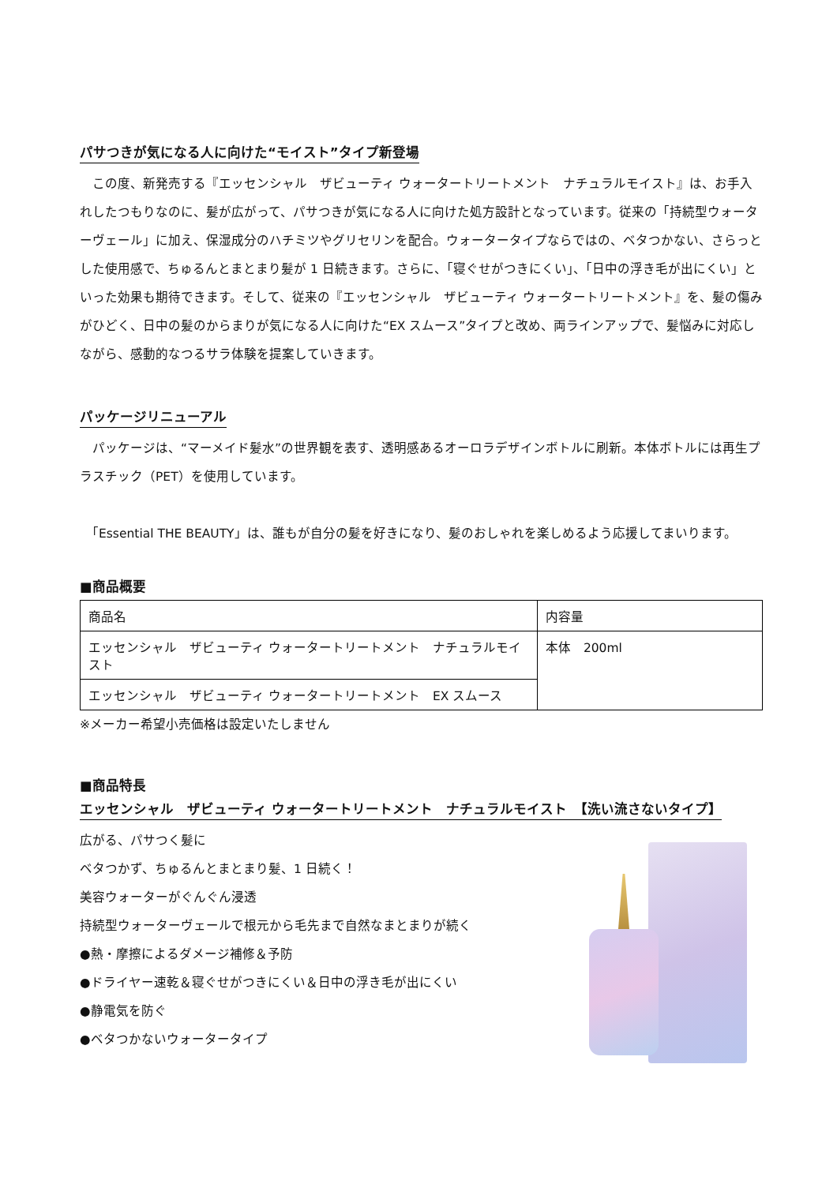パサつきが気になる人に向けた“モイスト”タイプ新登場
　この度、新発売する『エッセンシャル　ザビューティ ウォータートリートメント　ナチュラルモイスト』は、お手入れしたつもりなのに、髪が広がって、パサつきが気になる人に向けた処方設計となっています。従来の「持続型ウォーターヴェール」に加え、保湿成分のハチミツやグリセリンを配合。ウォータータイプならではの、ベタつかない、さらっとした使用感で、ちゅるんとまとまり髪が 1 日続きます。さらに、「寝ぐせがつきにくい」、「日中の浮き毛が出にくい」といった効果も期待できます。そして、従来の『エッセンシャル　ザビューティ ウォータートリートメント』を、髪の傷みがひどく、日中の髪のからまりが気になる人に向けた“EX スムース”タイプと改め、両ラインアップで、髪悩みに対応しながら、感動的なつるサラ体験を提案していきます。
パッケージリニューアル
　パッケージは、“マーメイド髪水”の世界観を表す、透明感あるオーロラデザインボトルに刷新。本体ボトルには再生プラスチック（PET）を使用しています。
　「Essential THE BEAUTY」は、誰もが自分の髪を好きになり、髪のおしゃれを楽しめるよう応援してまいります。
■商品概要
| 商品名 | 内容量 |
| エッセンシャル ザビューティ ウォータートリートメント ナチュラルモイスト | 本体 200ml |
| エッセンシャル ザビューティ ウォータートリートメント EX スムース | |
※メーカー希望小売価格は設定いたしません
■商品特長
エッセンシャル　ザビューティ ウォータートリートメント　ナチュラルモイスト　【洗い流さないタイプ】
広がる、パサつく髪に
ベタつかず、ちゅるんとまとまり髪、1 日続く！
美容ウォーターがぐんぐん浸透
持続型ウォーターヴェールで根元から毛先まで自然なまとまりが続く
●熱・摩擦によるダメージ補修＆予防
●ドライヤー速乾＆寝ぐせがつきにくい＆日中の浮き毛が出にくい
●静電気を防ぐ
●ベタつかないウォータータイプ